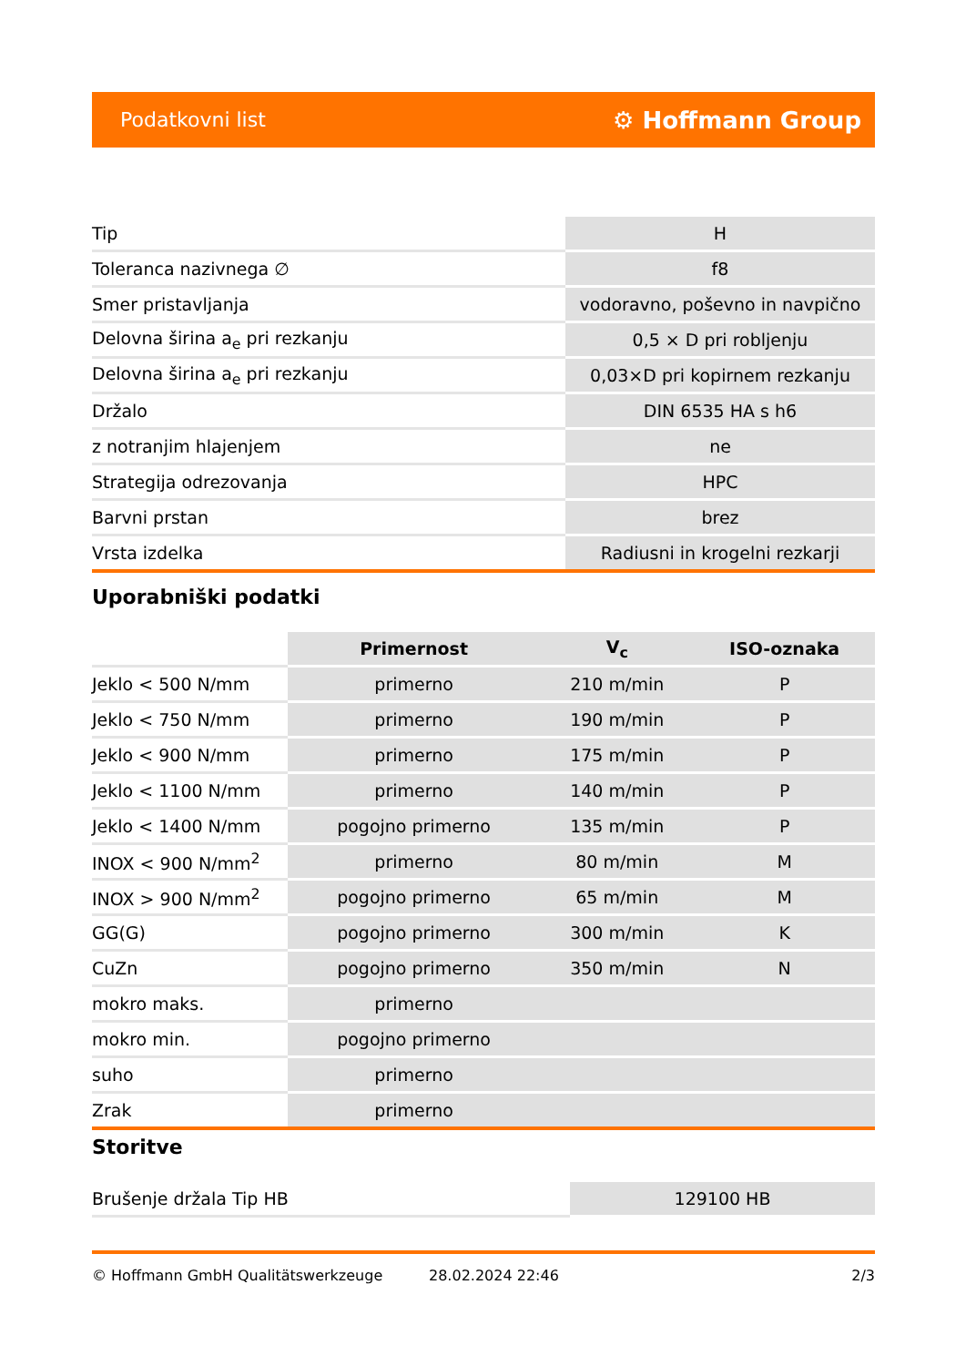Podatkovni list ⚙ Hoffmann Group
| Tip | H |
| Toleranca nazivnega ∅ | f8 |
| Smer pristavljanja | vodoravno, poševno in navpično |
| Delovna širina a<sub>e</sub> pri rezkanju | 0,5 × D pri robljenju |
| Delovna širina a<sub>e</sub> pri rezkanju | 0,03×D pri kopirnem rezkanju |
| Držalo | DIN 6535 HA s h6 |
| z notranjim hlajenjem | ne |
| Strategija odrezovanja | HPC |
| Barvni prstan | brez |
| Vrsta izdelka | Radiusni in krogelni rezkarji |
Uporabniški podatki
| | Primernost | V<sub>c</sub> | ISO-oznaka |
| --- | --- | --- | --- |
| Jeklo < 500 N/mm | primerno | 210 m/min | P |
| Jeklo < 750 N/mm | primerno | 190 m/min | P |
| Jeklo < 900 N/mm | primerno | 175 m/min | P |
| Jeklo < 1100 N/mm | primerno | 140 m/min | P |
| Jeklo < 1400 N/mm | pogojno primerno | 135 m/min | P |
| INOX < 900 N/mm<sup>2</sup> | primerno | 80 m/min | M |
| INOX > 900 N/mm<sup>2</sup> | pogojno primerno | 65 m/min | M |
| GG(G) | pogojno primerno | 300 m/min | K |
| CuZn | pogojno primerno | 350 m/min | N |
| mokro maks. | primerno | | |
| mokro min. | pogojno primerno | | |
| suho | primerno | | |
| Zrak | primerno | | |
Storitve
| Brušenje držala Tip HB | 129100 HB |
© Hoffmann GmbH Qualitätswerkzeuge 28.02.2024 22:46 2/3